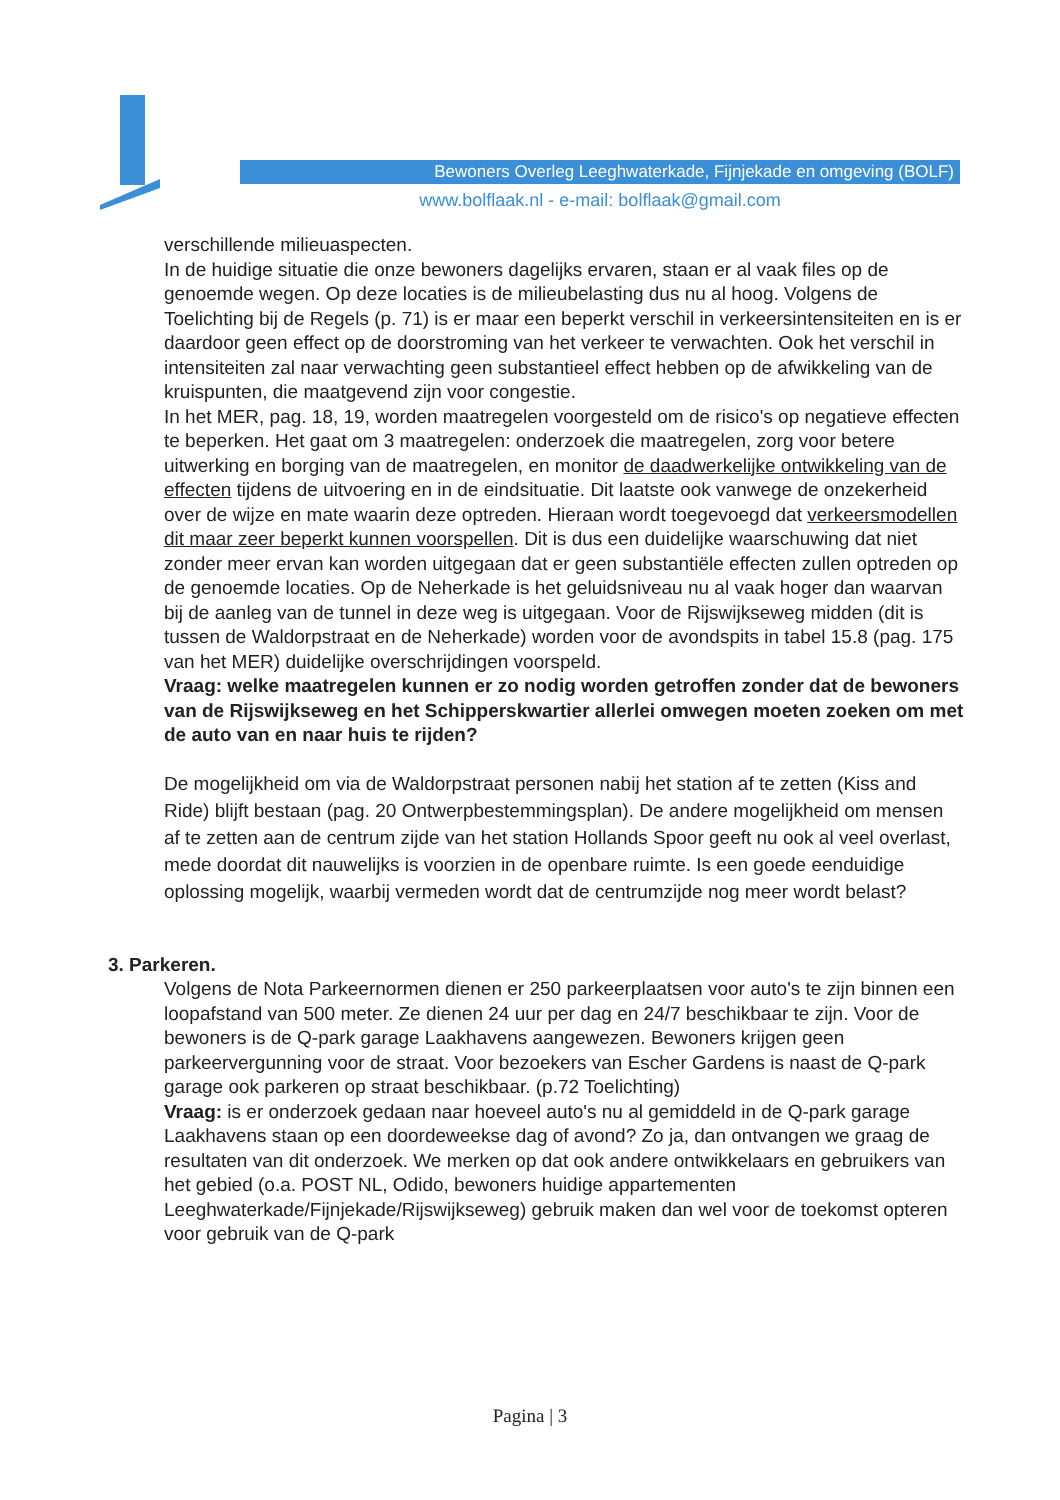Bewoners Overleg Leeghwaterkade, Fijnjekade en omgeving (BOLF)
www.bolflaak.nl - e-mail: bolflaak@gmail.com
verschillende milieuaspecten.
In de huidige situatie die onze bewoners dagelijks ervaren, staan er al vaak files op de genoemde wegen. Op deze locaties is de milieubelasting dus nu al hoog. Volgens de Toelichting bij de Regels (p. 71) is er maar een beperkt verschil in verkeersintensiteiten en is er daardoor geen effect op de doorstroming van het verkeer te verwachten. Ook het verschil in intensiteiten zal naar verwachting geen substantieel effect hebben op de afwikkeling van de kruispunten, die maatgevend zijn voor congestie.
In het MER, pag. 18, 19, worden maatregelen voorgesteld om de risico's op negatieve effecten te beperken. Het gaat om 3 maatregelen: onderzoek die maatregelen, zorg voor betere uitwerking en borging van de maatregelen, en monitor de daadwerkelijke ontwikkeling van de effecten tijdens de uitvoering en in de eindsituatie. Dit laatste ook vanwege de onzekerheid over de wijze en mate waarin deze optreden. Hieraan wordt toegevoegd dat verkeersmodellen dit maar zeer beperkt kunnen voorspellen. Dit is dus een duidelijke waarschuwing dat niet zonder meer ervan kan worden uitgegaan dat er geen substantiële effecten zullen optreden op de genoemde locaties. Op de Neherkade is het geluidsniveau nu al vaak hoger dan waarvan bij de aanleg van de tunnel in deze weg is uitgegaan. Voor de Rijswijkseweg midden (dit is tussen de Waldorpstraat en de Neherkade) worden voor de avondspits in tabel 15.8 (pag. 175 van het MER) duidelijke overschrijdingen voorspeld.
Vraag: welke maatregelen kunnen er zo nodig worden getroffen zonder dat de bewoners van de Rijswijkseweg en het Schipperskwartier allerlei omwegen moeten zoeken om met de auto van en naar huis te rijden?
De mogelijkheid om via de Waldorpstraat personen nabij het station af te zetten (Kiss and Ride) blijft bestaan (pag. 20 Ontwerpbestemmingsplan). De andere mogelijkheid om mensen af te zetten aan de centrum zijde van het station Hollands Spoor geeft nu ook al veel overlast, mede doordat dit nauwelijks is voorzien in de openbare ruimte. Is een goede eenduidige oplossing mogelijk, waarbij vermeden wordt dat de centrumzijde nog meer wordt belast?
3. Parkeren.
Volgens de Nota Parkeernormen dienen er 250 parkeerplaatsen voor auto's te zijn binnen een loopafstand van 500 meter. Ze dienen 24 uur per dag en 24/7 beschikbaar te zijn. Voor de bewoners is de Q-park garage Laakhavens aangewezen. Bewoners krijgen geen parkeervergunning voor de straat. Voor bezoekers van Escher Gardens is naast de Q-park garage ook parkeren op straat beschikbaar. (p.72 Toelichting)
Vraag: is er onderzoek gedaan naar hoeveel auto's nu al gemiddeld in de Q-park garage Laakhavens staan op een doordeweekse dag of avond? Zo ja, dan ontvangen we graag de resultaten van dit onderzoek. We merken op dat ook andere ontwikkelaars en gebruikers van het gebied (o.a. POST NL, Odido, bewoners huidige appartementen Leeghwaterkade/Fijnjekade/Rijswijkseweg) gebruik maken dan wel voor de toekomst opteren voor gebruik van de Q-park
Pagina | 3